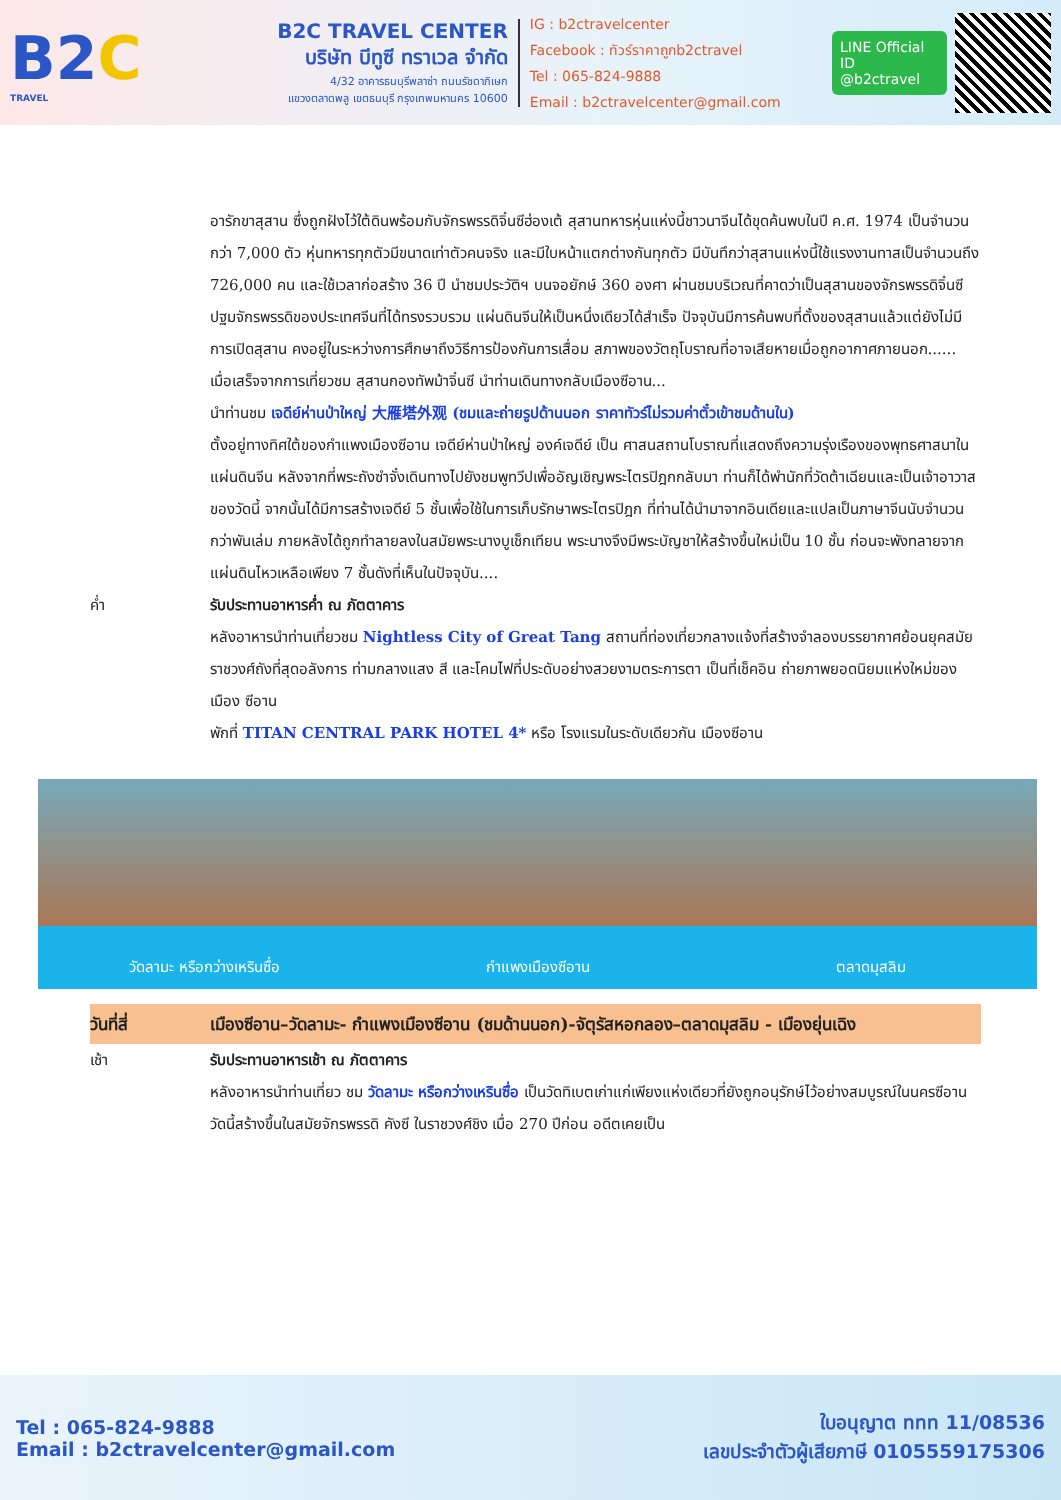B2C
TRAVEL
B2C TRAVEL CENTER
บริษัท บีทูซี ทราเวล จำกัด
4/32 อาคารธนบุรีพลาซ่า ถนนรัชดาภิเษก
แขวงตลาดพลู เขตธนบุรี กรุงเทพมหานคร 10600
IG : b2ctravelcenter
Facebook : ทัวร์ราคาถูกb2ctravel
Tel : 065-824-9888
Email : b2ctravelcenter@gmail.com
LINE Official ID
@b2ctravel
อารักขาสุสาน ซึ่งถูกฝังไว้ใต้ดินพร้อมกับจักรพรรดิจิ๋นซีฮ่องเต้ สุสานทหารหุ่นแห่งนี้ชาวนาจีนได้ขุดค้นพบในปี ค.ศ. 1974 เป็นจำนวนกว่า 7,000 ตัว หุ่นทหารทุกตัวมีขนาดเท่าตัวคนจริง และมีใบหน้าแตกต่างกันทุกตัว มีบันทึกว่าสุสานแห่งนี้ใช้แรงงานทาสเป็นจำนวนถึง 726,000 คน และใช้เวลาก่อสร้าง 36 ปี นำชมประวัติฯ บนจอยักษ์ 360 องศา ผ่านชมบริเวณที่คาดว่าเป็นสุสานของจักรพรรดิจิ๋นซี ปฐมจักรพรรดิของประเทศจีนที่ได้ทรงรวบรวม แผ่นดินจีนให้เป็นหนึ่งเดียวได้สำเร็จ ปัจจุบันมีการค้นพบที่ตั้งของสุสานแล้วแต่ยังไม่มีการเปิดสุสาน คงอยู่ในระหว่างการศึกษาถึงวิธีการป้องกันการเสื่อม สภาพของวัตถุโบราณที่อาจเสียหายเมื่อถูกอากาศภายนอก......
เมื่อเสร็จจากการเที่ยวชม สุสานกองทัพม้าจิ๋นซี นำท่านเดินทางกลับเมืองซีอาน...
นำท่านชม เจดีย์ห่านป่าใหญ่ 大雁塔外观 (ชมและถ่ายรูปด้านนอก ราคาทัวร์ไม่รวมค่าตั๋วเข้าชมด้านใน)
ตั้งอยู่ทางทิศใต้ของกำแพงเมืองซีอาน เจดีย์ห่านป่าใหญ่ องค์เจดีย์ เป็น ศาสนสถานโบราณที่แสดงถึงความรุ่งเรืองของพุทธศาสนาในแผ่นดินจีน หลังจากที่พระถังซำจั๋งเดินทางไปยังชมพูทวีปเพื่ออัญเชิญพระไตรปิฎกกลับมา ท่านก็ได้พำนักที่วัดต้าเฉียนและเป็นเจ้าอาวาสของวัดนี้ จากนั้นได้มีการสร้างเจดีย์ 5 ชั้นเพื่อใช้ในการเก็บรักษาพระไตรปิฎก ที่ท่านได้นำมาจากอินเดียและแปลเป็นภาษาจีนนับจำนวนกว่าพันเล่ม ภายหลังได้ถูกทำลายลงในสมัยพระนางบูเช็กเทียน พระนางจึงมีพระบัญชาให้สร้างขึ้นใหม่เป็น 10 ชั้น ก่อนจะพังทลายจากแผ่นดินไหวเหลือเพียง 7 ชั้นดังที่เห็นในปัจจุบัน....
ค่ำ รับประทานอาหารค่ำ ณ ภัตตาคาร
หลังอาหารนำท่านเที่ยวชม Nightless City of Great Tang สถานที่ท่องเที่ยวกลางแจ้งที่สร้างจำลองบรรยากาศย้อนยุคสมัยราชวงศ์ถังที่สุดอลังการ ท่ามกลางแสง สี และโคมไฟที่ประดับอย่างสวยงามตระการตา เป็นที่เช็คอิน ถ่ายภาพยอดนิยมแห่งใหม่ของเมือง ซีอาน
พักที่ TITAN CENTRAL PARK HOTEL 4* หรือ โรงแรมในระดับเดียวกัน เมืองซีอาน
วัดลามะ หรือกว่างเหรินซื่อ กำแพงเมืองซีอาน ตลาดมุสลิม
วันที่สี่ เมืองซีอาน–วัดลามะ- กำแพงเมืองซีอาน (ชมด้านนอก)-จัตุรัสหอกลอง–ตลาดมุสลิม - เมืองยุ่นเฉิง
เช้า รับประทานอาหารเช้า ณ ภัตตาคาร
หลังอาหารนำท่านเที่ยว ชม วัดลามะ หรือกว่างเหรินซื่อ เป็นวัดทิเบตเก่าแก่เพียงแห่งเดียวที่ยังถูกอนุรักษ์ไว้อย่างสมบูรณ์ในนครซีอาน วัดนี้สร้างขึ้นในสมัยจักรพรรดิ คังซี ในราชวงศ์ชิง เมื่อ 270 ปีก่อน อดีตเคยเป็น
Tel : 065-824-9888
Email : b2ctravelcenter@gmail.com
ใบอนุญาต ททท 11/08536
เลขประจำตัวผู้เสียภาษี 0105559175306